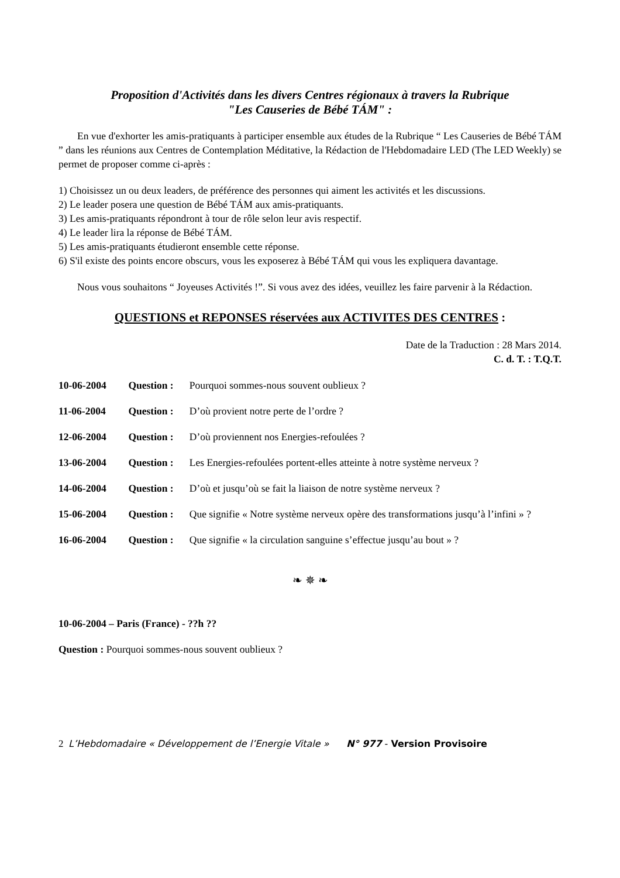Proposition d'Activités dans les divers Centres régionaux à travers la Rubrique
"Les Causeries de Bébé TÁM" :
En vue d'exhorter les amis-pratiquants à participer ensemble aux études de la Rubrique “ Les Causeries de Bébé TÁM ” dans les réunions aux Centres de Contemplation Méditative, la Rédaction de l'Hebdomadaire LED (The LED Weekly) se permet de proposer comme ci-après :
1) Choisissez un ou deux leaders, de préférence des personnes qui aiment les activités et les discussions.
2) Le leader posera une question de Bébé TÁM aux amis-pratiquants.
3) Les amis-pratiquants répondront à tour de rôle selon leur avis respectif.
4) Le leader lira la réponse de Bébé TÁM.
5) Les amis-pratiquants étudieront ensemble cette réponse.
6) S'il existe des points encore obscurs, vous les exposerez à Bébé TÁM qui vous les expliquera davantage.
Nous vous souhaitons “ Joyeuses Activités !”. Si vous avez des idées, veuillez les faire parvenir à la Rédaction.
QUESTIONS et REPONSES réservées aux ACTIVITES DES CENTRES :
Date de la Traduction : 28 Mars 2014.
C. d. T. : T.Q.T.
10-06-2004 Question : Pourquoi sommes-nous souvent oublieux ?
11-06-2004 Question : D’où provient notre perte de l’ordre ?
12-06-2004 Question : D’où proviennent nos Energies-refoulées ?
13-06-2004 Question : Les Energies-refoulées portent-elles atteinte à notre système nerveux ?
14-06-2004 Question : D’où et jusqu’où se fait la liaison de notre système nerveux ?
15-06-2004 Question : Que signifie « Notre système nerveux opère des transformations jusqu’à l’infini » ?
16-06-2004 Question : Que signifie « la circulation sanguine s’effectue jusqu’au bout » ?
❧ ✵ ❧
10-06-2004 – Paris (France) - ??h ??
Question : Pourquoi sommes-nous souvent oublieux ?
2 L’Hebdomadaire « Développement de l’Energie Vitale » N° 977 - Version Provisoire